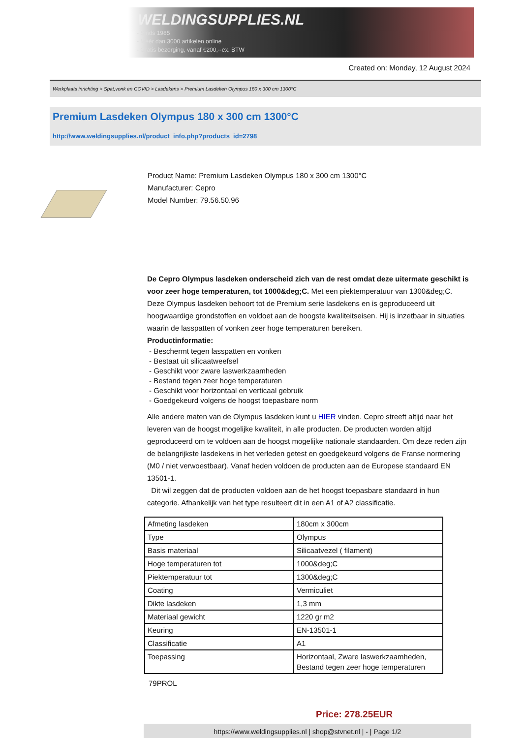WELDINGSUPPLIES.NL
- Sinds 1985
- Méér dan 3000 artikelen online
- Gratis bezorging, vanaf €200,--ex. BTW
Created on: Monday, 12 August 2024
Werkplaats inrichting > Spat,vonk en COVID > Lasdekens > Premium Lasdeken Olympus 180 x 300 cm 1300°C
Premium Lasdeken Olympus 180 x 300 cm 1300°C
http://www.weldingsupplies.nl/product_info.php?products_id=2798
Product Name: Premium Lasdeken Olympus 180 x 300 cm 1300°C
Manufacturer: Cepro
Model Number: 79.56.50.96
De Cepro Olympus lasdeken onderscheid zich van de rest omdat deze uitermate geschikt is voor zeer hoge temperaturen, tot 1000&deg;C. Met een piektemperatuur van 1300&deg;C. Deze Olympus lasdeken behoort tot de Premium serie lasdekens en is geproduceerd uit hoogwaardige grondstoffen en voldoet aan de hoogste kwaliteitseisen. Hij is inzetbaar in situaties waarin de lasspatten of vonken zeer hoge temperaturen bereiken.
Productinformatie:
- Beschermt tegen lasspatten en vonken
- Bestaat uit silicaatweefsel
- Geschikt voor zware laswerkzaamheden
- Bestand tegen zeer hoge temperaturen
- Geschikt voor horizontaal en verticaal gebruik
- Goedgekeurd volgens de hoogst toepasbare norm
Alle andere maten van de Olympus lasdeken kunt u HIER vinden. Cepro streeft altijd naar het leveren van de hoogst mogelijke kwaliteit, in alle producten. De producten worden altijd geproduceerd om te voldoen aan de hoogst mogelijke nationale standaarden. Om deze reden zijn de belangrijkste lasdekens in het verleden getest en goedgekeurd volgens de Franse normering (M0 / niet verwoestbaar). Vanaf heden voldoen de producten aan de Europese standaard EN 13501-1.
Dit wil zeggen dat de producten voldoen aan de het hoogst toepasbare standaard in hun categorie. Afhankelijk van het type resulteert dit in een A1 of A2 classificatie.
| Afmeting lasdeken | 180cm x 300cm |
| Type | Olympus |
| Basis materiaal | Silicaatvezel ( filament) |
| Hoge temperaturen tot | 1000&deg;C |
| Piektemperatuur tot | 1300&deg;C |
| Coating | Vermiculiet |
| Dikte lasdeken | 1,3 mm |
| Materiaal gewicht | 1220 gr m2 |
| Keuring | EN-13501-1 |
| Classificatie | A1 |
| Toepassing | Horizontaal, Zware laswerkzaamheden, Bestand tegen zeer hoge temperaturen |
79PROL
Price: 278.25EUR
https://www.weldingsupplies.nl | shop@stvnet.nl | - | Page 1/2